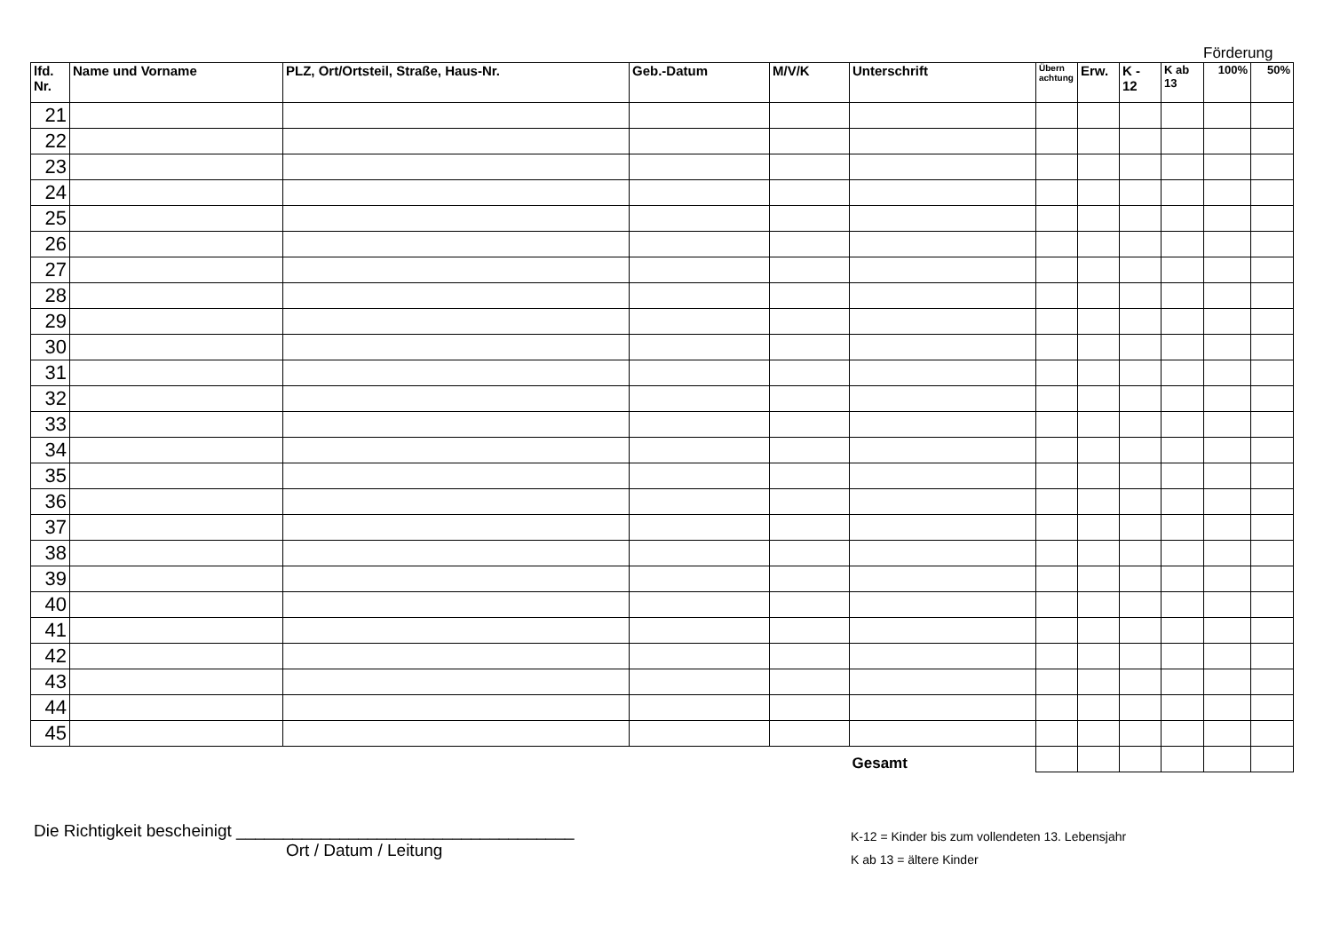Förderung
| lfd. Nr. | Name und Vorname | PLZ, Ort/Ortsteil, Straße, Haus-Nr. | Geb.-Datum | M/V/K | Unterschrift | Übern achtung | Erw. | K - 12 | K ab 13 | 100% | 50% |
| --- | --- | --- | --- | --- | --- | --- | --- | --- | --- | --- | --- |
| 21 | | | | | | | | | | | |
| 22 | | | | | | | | | | | |
| 23 | | | | | | | | | | | |
| 24 | | | | | | | | | | | |
| 25 | | | | | | | | | | | |
| 26 | | | | | | | | | | | |
| 27 | | | | | | | | | | | |
| 28 | | | | | | | | | | | |
| 29 | | | | | | | | | | | |
| 30 | | | | | | | | | | | |
| 31 | | | | | | | | | | | |
| 32 | | | | | | | | | | | |
| 33 | | | | | | | | | | | |
| 34 | | | | | | | | | | | |
| 35 | | | | | | | | | | | |
| 36 | | | | | | | | | | | |
| 37 | | | | | | | | | | | |
| 38 | | | | | | | | | | | |
| 39 | | | | | | | | | | | |
| 40 | | | | | | | | | | | |
| 41 | | | | | | | | | | | |
| 42 | | | | | | | | | | | |
| 43 | | | | | | | | | | | |
| 44 | | | | | | | | | | | |
| 45 | | | | | | | | | | | |
| | | | | | Gesamt | | | | | | |
Die Richtigkeit bescheinigt ____________________________________
Ort / Datum / Leitung
K-12 = Kinder bis zum vollendeten 13. Lebensjahr
K ab 13 = ältere Kinder